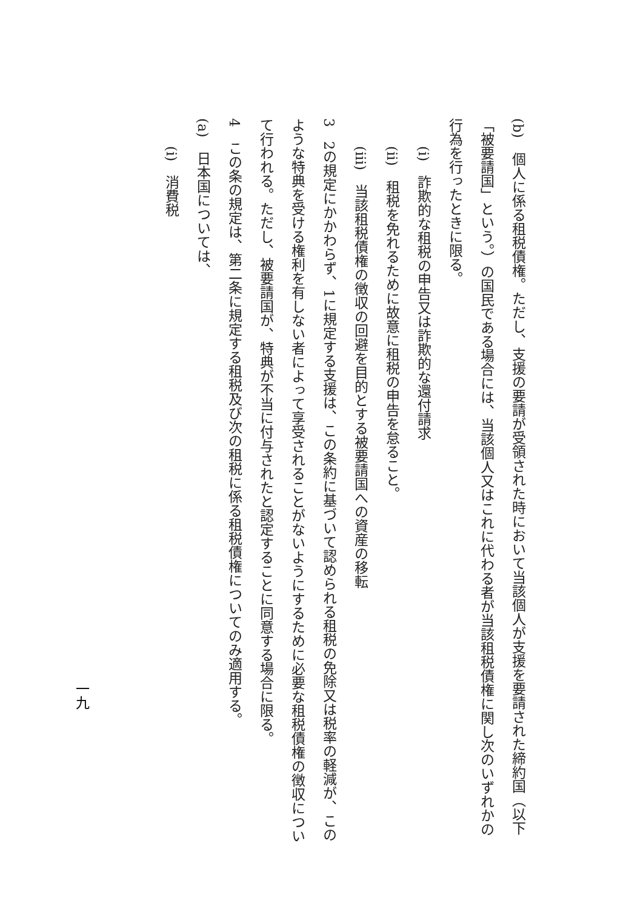(b)　個人に係る租税債権。ただし、支援の要請が受領された時において当該個人が支援を要請された締約国（以下「被要請国」という。）の国民である場合には、当該個人又はこれに代わる者が当該租税債権に関し次のいずれかの行為を行ったときに限る。
(i)　詐欺的な租税の申告又は詐欺的な還付請求
(ii)　租税を免れるために故意に租税の申告を怠ること。
(iii)　当該租税債権の徴収の回避を目的とする被要請国への資産の移転
3　2の規定にかかわらず、1に規定する支援は、この条約に基づいて認められる租税の免除又は税率の軽減が、このような特典を受ける権利を有しない者によって享受されることがないようにするために必要な租税債権の徴収について行われる。ただし、被要請国が、特典が不当に付与されたと認定することに同意する場合に限る。
4　この条の規定は、第二条に規定する租税及び次の租税に係る租税債権についてのみ適用する。
(a)　日本国については、
(i)　消費税
一九